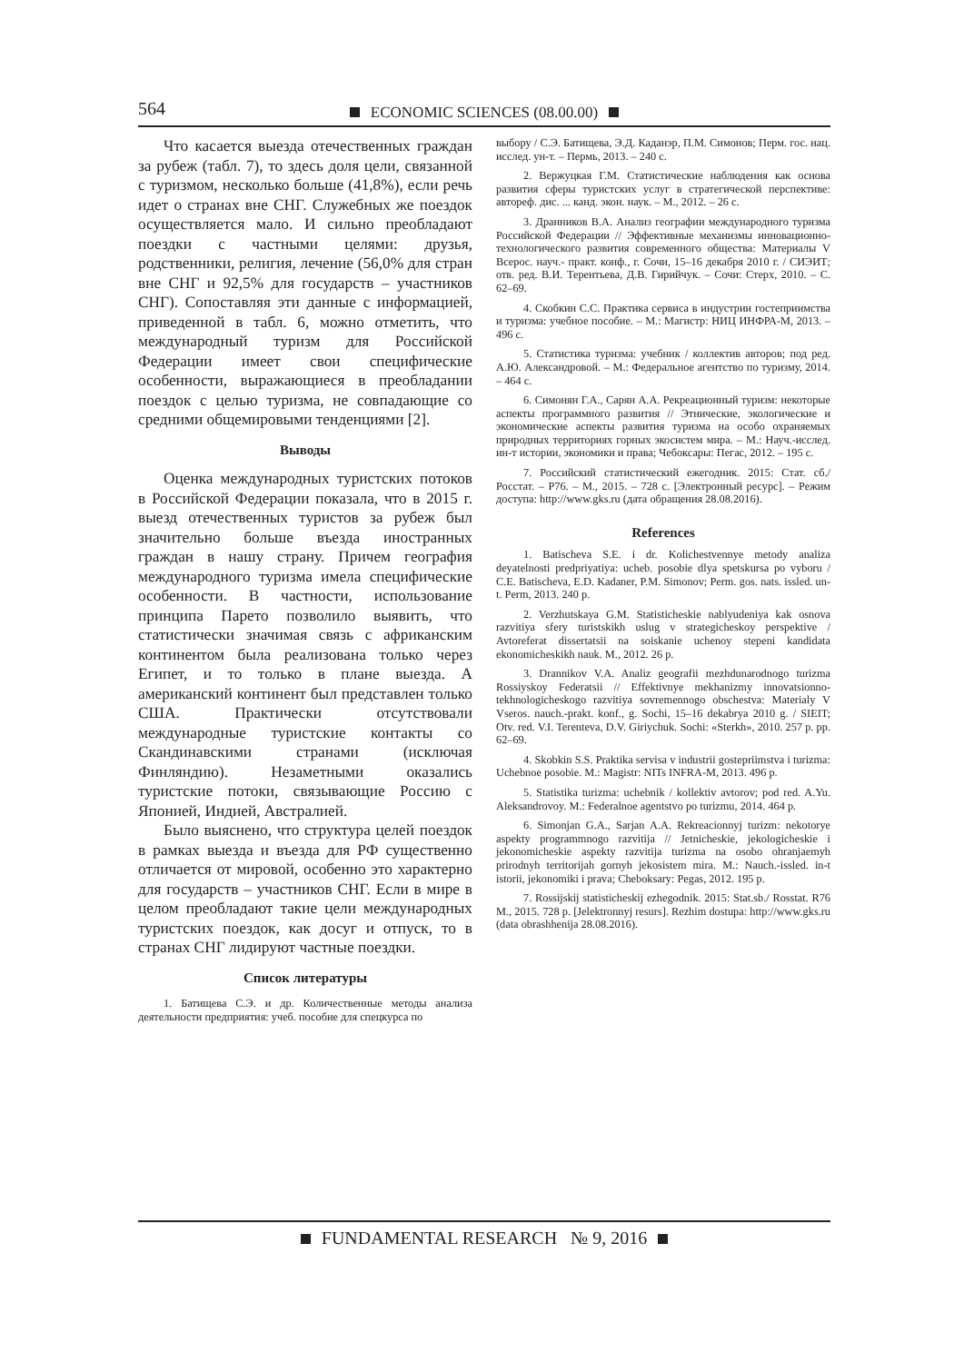564
ECONOMIC SCIENCES (08.00.00)
Что касается выезда отечественных граждан за рубеж (табл. 7), то здесь доля цели, связанной с туризмом, несколько больше (41,8%), если речь идет о странах вне СНГ. Служебных же поездок осуществляется мало. И сильно преобладают поездки с частными целями: друзья, родственники, религия, лечение (56,0% для стран вне СНГ и 92,5% для государств – участников СНГ). Сопоставляя эти данные с информацией, приведенной в табл. 6, можно отметить, что международный туризм для Российской Федерации имеет свои специфические особенности, выражающиеся в преобладании поездок с целью туризма, не совпадающие со средними общемировыми тенденциями [2].
Выводы
Оценка международных туристских потоков в Российской Федерации показала, что в 2015 г. выезд отечественных туристов за рубеж был значительно больше въезда иностранных граждан в нашу страну. Причем география международного туризма имела специфические особенности. В частности, использование принципа Парето позволило выявить, что статистически значимая связь с африканским континентом была реализована только через Египет, и то только в плане выезда. А американский континент был представлен только США. Практически отсутствовали международные туристские контакты со Скандинавскими странами (исключая Финляндию). Незаметными оказались туристские потоки, связывающие Россию с Японией, Индией, Австралией.
Было выяснено, что структура целей поездок в рамках выезда и въезда для РФ существенно отличается от мировой, особенно это характерно для государств – участников СНГ. Если в мире в целом преобладают такие цели международных туристских поездок, как досуг и отпуск, то в странах СНГ лидируют частные поездки.
Список литературы
1. Батищева С.Э. и др. Количественные методы анализа деятельности предприятия: учеб. пособие для спецкурса по
выбору / С.Э. Батищева, Э.Д. Каданэр, П.М. Симонов; Перм. гос. нац. исслед. ун-т. – Пермь, 2013. – 240 с.
2. Вержуцкая Г.М. Статистические наблюдения как основа развития сферы туристских услуг в стратегической перспективе: автореф. дис. ... канд. экон. наук. – М., 2012. – 26 с.
3. Дранников В.А. Анализ географии международного туризма Российской Федерации // Эффективные механизмы инновационно-технологического развития современного общества: Материалы V Всерос. науч.- практ. конф., г. Сочи, 15–16 декабря 2010 г. / СИЭИТ; отв. ред. В.И. Терентьева, Д.В. Гирийчук. – Сочи: Стерх, 2010. – С. 62–69.
4. Скобкин С.С. Практика сервиса в индустрии гостеприимства и туризма: учебное пособие. – М.: Магистр: НИЦ ИНФРА-М, 2013. – 496 с.
5. Статистика туризма: учебник / коллектив авторов; под ред. А.Ю. Александровой. – М.: Федеральное агентство по туризму, 2014. – 464 с.
6. Симонян Г.А., Сарян А.А. Рекреационный туризм: некоторые аспекты программного развития // Этнические, экологические и экономические аспекты развития туризма на особо охраняемых природных территориях горных экосистем мира. – М.: Науч.-исслед. ин-т истории, экономики и права; Чебоксары: Пегас, 2012. – 195 с.
7. Российский статистический ежегодник. 2015: Стат. сб./Росстат. – Р76. – М., 2015. – 728 с. [Электронный ресурс]. – Режим доступа: http://www.gks.ru (дата обращения 28.08.2016).
References
1. Batischeva S.E. i dr. Kolichestvennye metody analiza deyatelnosti predpriyatiya: ucheb. posobie dlya spetskursa po vyboru / C.E. Batischeva, E.D. Kadaner, P.M. Simonov; Perm. gos. nats. issled. un-t. Perm, 2013. 240 p.
2. Verzhutskaya G.M. Statisticheskie nablyudeniya kak osnova razvitiya sfery turistskikh uslug v strategicheskoy perspektive / Avtoreferat dissertatsii na soiskanie uchenoy stepeni kandidata ekonomicheskikh nauk. M., 2012. 26 p.
3. Drannikov V.A. Analiz geografii mezhdunarodnogo turizma Rossiyskoy Federatsii // Effektivnye mekhanizmy innovatsionno-tekhnologicheskogo razvitiya sovremennogo obschestva: Materialy V Vseros. nauch.-prakt. konf., g. Sochi, 15–16 dekabrya 2010 g. / SIEIT; Otv. red. V.I. Terenteva, D.V. Giriychuk. Sochi: «Sterkh», 2010. 257 p. pp. 62–69.
4. Skobkin S.S. Praktika servisa v industrii gostepriimstva i turizma: Uchebnoe posobie. M.: Magistr: NITs INFRA-M, 2013. 496 p.
5. Statistika turizma: uchebnik / kollektiv avtorov; pod red. A.Yu. Aleksandrovoy. M.: Federalnoe agentstvo po turizmu, 2014. 464 p.
6. Simonjan G.A., Sarjan A.A. Rekreacionnyj turizm: nekotorye aspekty programmnogo razvitija // Jetnicheskie, jekologicheskie i jekonomicheskie aspekty razvitija turizma na osobo ohranjaemyh prirodnyh territorijah gornyh jekosistem mira. M.: Nauch.-issled. in-t istorii, jekonomiki i prava; Cheboksary: Pegas, 2012. 195 p.
7. Rossijskij statisticheskij ezhegodnik. 2015: Stat.sb./ Rosstat. R76 M., 2015. 728 p. [Jelektronnyj resurs]. Rezhim dostupa: http://www.gks.ru (data obrashhenija 28.08.2016).
FUNDAMENTAL RESEARCH № 9, 2016